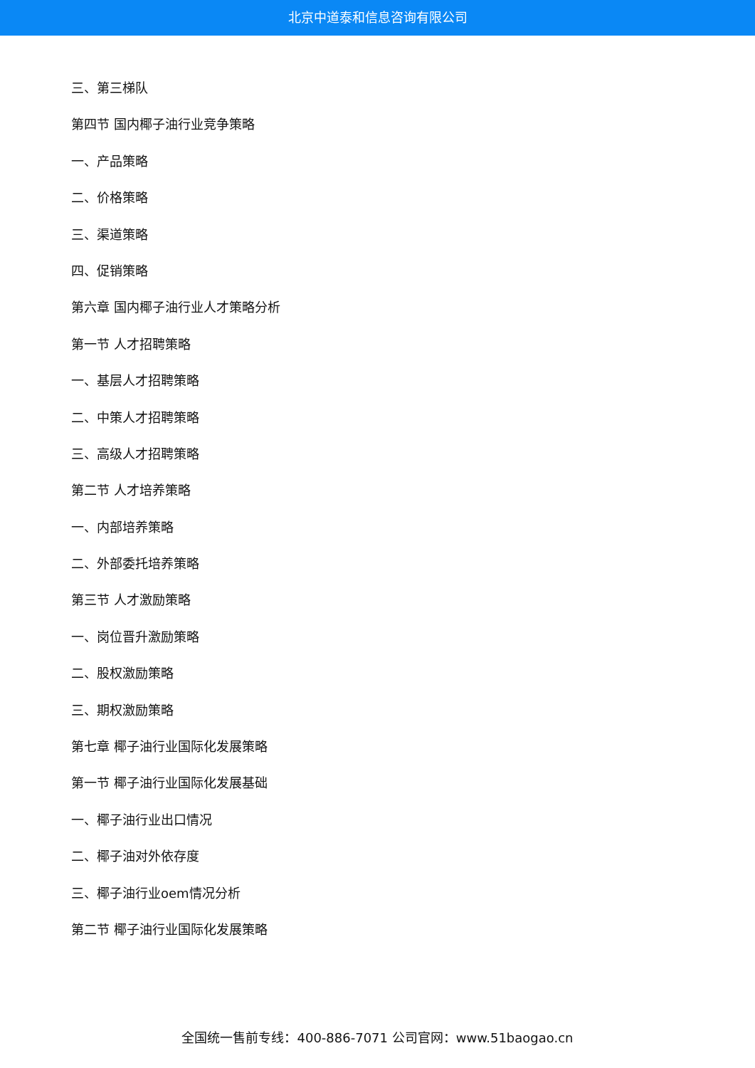北京中道泰和信息咨询有限公司
三、第三梯队
第四节 国内椰子油行业竞争策略
一、产品策略
二、价格策略
三、渠道策略
四、促销策略
第六章 国内椰子油行业人才策略分析
第一节 人才招聘策略
一、基层人才招聘策略
二、中策人才招聘策略
三、高级人才招聘策略
第二节 人才培养策略
一、内部培养策略
二、外部委托培养策略
第三节 人才激励策略
一、岗位晋升激励策略
二、股权激励策略
三、期权激励策略
第七章 椰子油行业国际化发展策略
第一节 椰子油行业国际化发展基础
一、椰子油行业出口情况
二、椰子油对外依存度
三、椰子油行业oem情况分析
第二节 椰子油行业国际化发展策略
全国统一售前专线：400-886-7071 公司官网：www.51baogao.cn